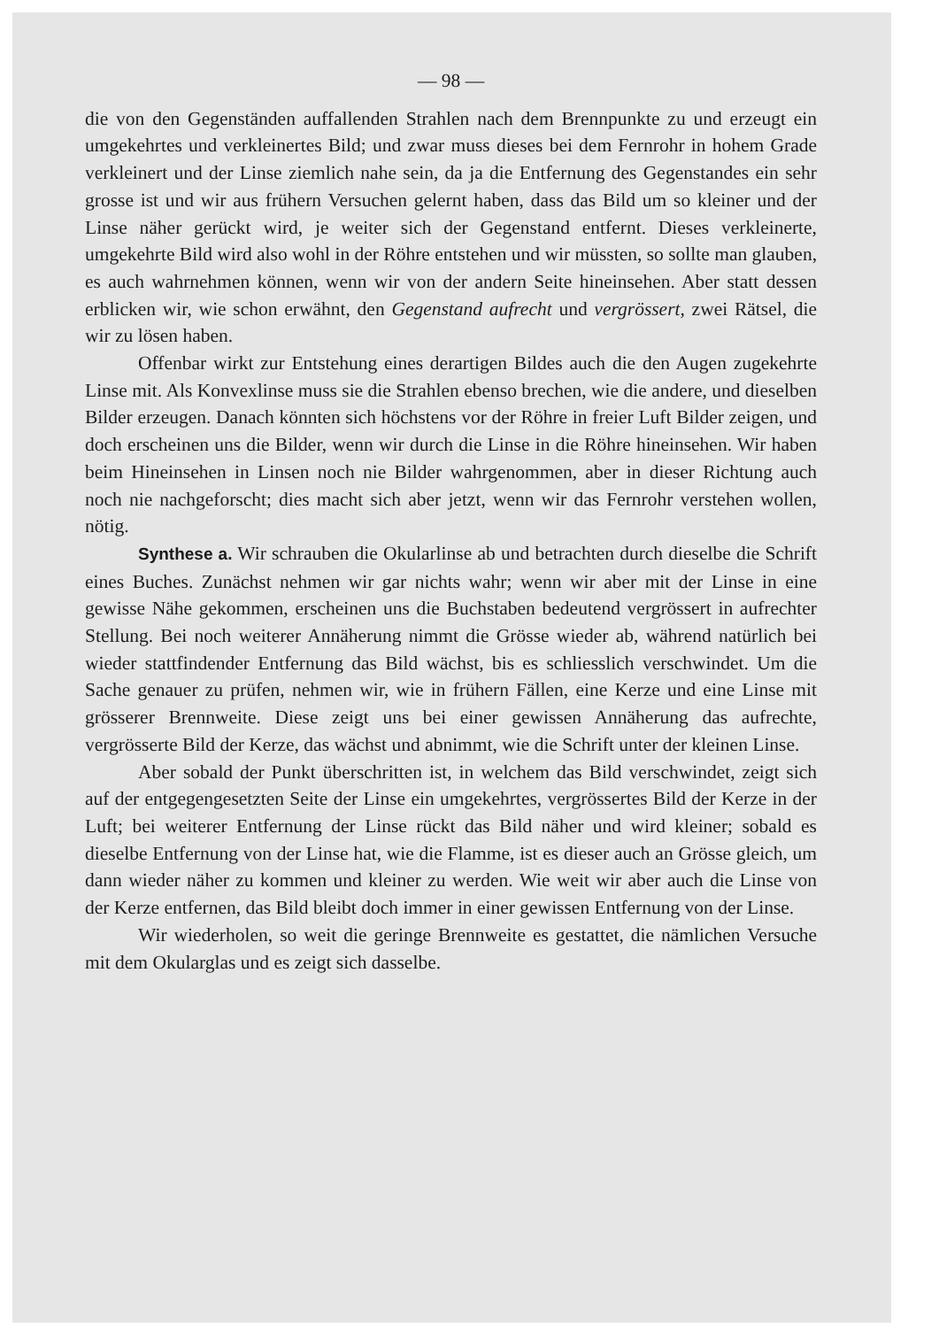— 98 —
die von den Gegenständen auffallenden Strahlen nach dem Brennpunkte zu und erzeugt ein umgekehrtes und verkleinertes Bild; und zwar muss dieses bei dem Fernrohr in hohem Grade verkleinert und der Linse ziemlich nahe sein, da ja die Entfernung des Gegenstandes ein sehr grosse ist und wir aus frühern Versuchen gelernt haben, dass das Bild um so kleiner und der Linse näher gerückt wird, je weiter sich der Gegenstand entfernt. Dieses verkleinerte, umgekehrte Bild wird also wohl in der Röhre entstehen und wir müssten, so sollte man glauben, es auch wahrnehmen können, wenn wir von der andern Seite hineinsehen. Aber statt dessen erblicken wir, wie schon erwähnt, den Gegenstand aufrecht und vergrössert, zwei Rätsel, die wir zu lösen haben.
Offenbar wirkt zur Entstehung eines derartigen Bildes auch die den Augen zugekehrte Linse mit. Als Konvexlinse muss sie die Strahlen ebenso brechen, wie die andere, und dieselben Bilder erzeugen. Danach könnten sich höchstens vor der Röhre in freier Luft Bilder zeigen, und doch erscheinen uns die Bilder, wenn wir durch die Linse in die Röhre hineinsehen. Wir haben beim Hineinsehen in Linsen noch nie Bilder wahrgenommen, aber in dieser Richtung auch noch nie nachgeforscht; dies macht sich aber jetzt, wenn wir das Fernrohr verstehen wollen, nötig.
Synthese a. Wir schrauben die Okularlinse ab und betrachten durch dieselbe die Schrift eines Buches. Zunächst nehmen wir gar nichts wahr; wenn wir aber mit der Linse in eine gewisse Nähe gekommen, erscheinen uns die Buchstaben bedeutend vergrössert in aufrechter Stellung. Bei noch weiterer Annäherung nimmt die Grösse wieder ab, während natürlich bei wieder stattfindender Entfernung das Bild wächst, bis es schliesslich verschwindet. Um die Sache genauer zu prüfen, nehmen wir, wie in frühern Fällen, eine Kerze und eine Linse mit grösserer Brennweite. Diese zeigt uns bei einer gewissen Annäherung das aufrechte, vergrösserte Bild der Kerze, das wächst und abnimmt, wie die Schrift unter der kleinen Linse.
Aber sobald der Punkt überschritten ist, in welchem das Bild verschwindet, zeigt sich auf der entgegengesetzten Seite der Linse ein umgekehrtes, vergrössertes Bild der Kerze in der Luft; bei weiterer Entfernung der Linse rückt das Bild näher und wird kleiner; sobald es dieselbe Entfernung von der Linse hat, wie die Flamme, ist es dieser auch an Grösse gleich, um dann wieder näher zu kommen und kleiner zu werden. Wie weit wir aber auch die Linse von der Kerze entfernen, das Bild bleibt doch immer in einer gewissen Entfernung von der Linse.
Wir wiederholen, so weit die geringe Brennweite es gestattet, die nämlichen Versuche mit dem Okularglas und es zeigt sich dasselbe.